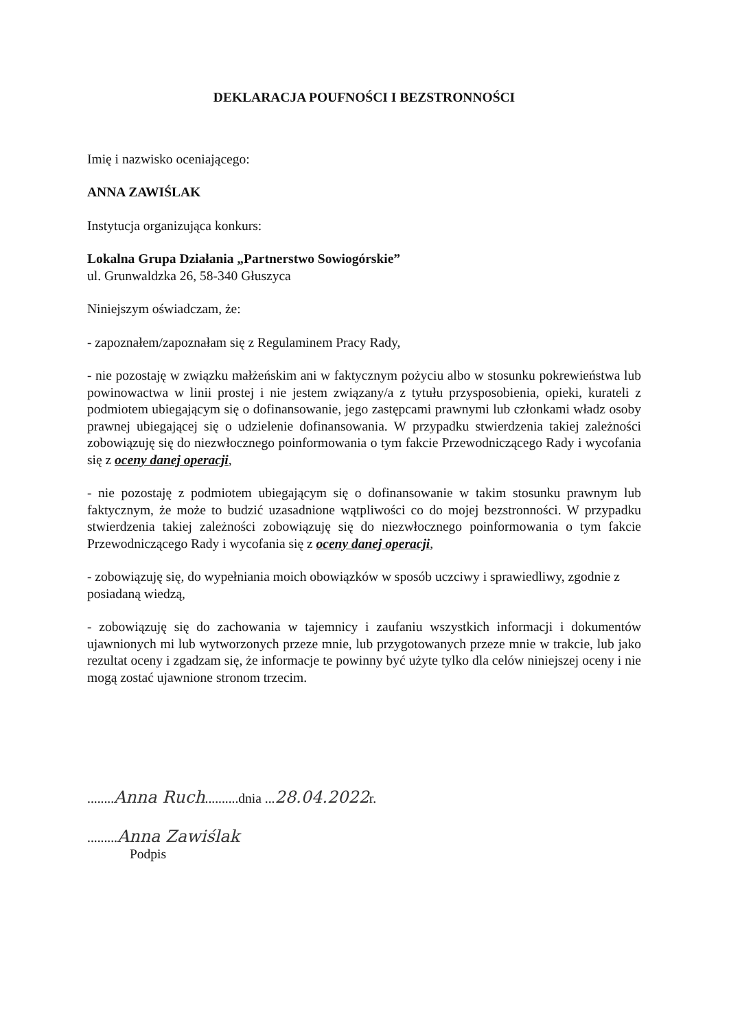DEKLARACJA POUFNOŚCI I BEZSTRONNOŚCI
Imię i nazwisko oceniającego:
ANNA ZAWIŚLAK
Instytucja organizująca konkurs:
Lokalna Grupa Działania „Partnerstwo Sowiogórskie”
ul. Grunwaldzka 26, 58-340 Głuszyca
Niniejszym oświadczam, że:
- zapoznałem/zapoznałam się z Regulaminem Pracy Rady,
- nie pozostaję w związku małżeńskim ani w faktycznym pożyciu albo w stosunku pokrewieństwa lub powinowactwa w linii prostej i nie jestem związany/a z tytułu przysposobienia, opieki, kurateli z podmiotem ubiegającym się o dofinansowanie, jego zastępcami prawnymi lub członkami władz osoby prawnej ubiegającej się o udzielenie dofinansowania. W przypadku stwierdzenia takiej zależności zobowiązuję się do niezwłocznego poinformowania o tym fakcie Przewodniczącego Rady i wycofania się z oceny danej operacji,
- nie pozostaję z podmiotem ubiegającym się o dofinansowanie w takim stosunku prawnym lub faktycznym, że może to budzić uzasadnione wątpliwości co do mojej bezstronności. W przypadku stwierdzenia takiej zależności zobowiązuję się do niezwłocznego poinformowania o tym fakcie Przewodniczącego Rady i wycofania się z oceny danej operacji,
- zobowiązuję się, do wypełniania moich obowiązków w sposób uczciwy i sprawiedliwy, zgodnie z posiadaną wiedzą,
- zobowiązuję się do zachowania w tajemnicy i zaufaniu wszystkich informacji i dokumentów ujawnionych mi lub wytworzonych przeze mnie, lub przygotowanych przeze mnie w trakcie, lub jako rezultat oceny i zgadzam się, że informacje te powinny być użyte tylko dla celów niniejszej oceny i nie mogą zostać ujawnione stronom trzecim.
........Anna Ruch..........dnia ...28.04.2022r.
.........Anna Zawiślak
Podpis